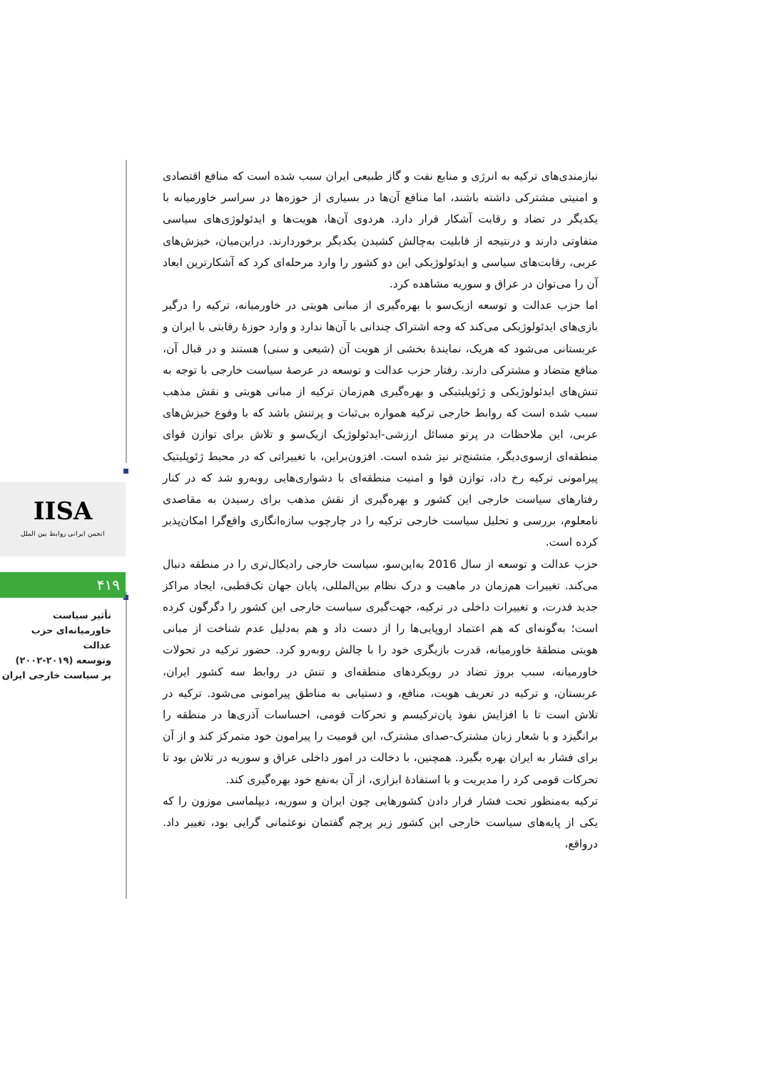IISA
انجمن ایرانی روابط بین الملل
۴۱۹
تأثیر سیاست
خاورمیانه‌ای حزب عدالت
وتوسعه (۲۰۱۹-۲۰۰۲)
بر سیاست خارجی ایران
نیازمندی‌های ترکیه به انرژی و منابع نفت و گاز طبیعی ایران سبب شده است که منافع اقتصادی و امنیتی مشترکی داشته باشند، اما منافع آن‌ها در بسیاری از حوزه‌ها در سراسر خاورمیانه با یکدیگر در تضاد و رقابت آشکار قرار دارد. هردوی آن‌ها، هویت‌ها و ایدئولوژی‌های سیاسی متفاوتی دارند و درنتیجه از قابلیت به‌چالش کشیدن یکدیگر برخوردارند. دراین‌میان، خیزش‌های عربی، رقابت‌های سیاسی و ایدئولوژیکی این دو کشور را وارد مرحله‌ای کرد که آشکارترین ابعاد آن را می‌توان در عراق و سوریه مشاهده کرد.
اما حزب عدالت و توسعه ازیک‌سو با بهره‌گیری از مبانی هویتی در خاورمیانه، ترکیه را درگیر بازی‌های ایدئولوژیکی می‌کند که وجه اشتراک چندانی با آن‌ها ندارد و وارد حوزۀ رقابتی با ایران و عربستانی می‌شود که هریک، نمایندۀ بخشی از هویت آن (شیعی و سنی) هستند و در قبال آن، منافع متضاد و مشترکی دارند. رفتار حزب عدالت و توسعه در عرصۀ سیاست خارجی با توجه به تنش‌های ایدئولوژیکی و ژئوپلیتیکی و بهره‌گیری هم‌زمان ترکیه از مبانی هویتی و نقش مذهب سبب شده است که روابط خارجی ترکیه همواره بی‌ثبات و پرتنش باشد که با وقوع خیزش‌های عربی، این ملاحظات در پرتو مسائل ارزشی-ایدئولوژیک ازیک‌سو و تلاش برای توازن قوای منطقه‌ای ازسوی‌دیگر، متشنج‌تر نیز شده است. افزون‌براین، با تغییراتی که در محیط ژئوپلیتیک پیرامونی ترکیه رخ داد، توازن قوا و امنیت منطقه‌ای با دشواری‌هایی روبه‌رو شد که در کنار رفتارهای سیاست خارجی این کشور و بهره‌گیری از نقش مذهب برای رسیدن به مقاصدی نامعلوم، بررسی و تحلیل سیاست خارجی ترکیه را در چارچوب سازه‌انگاری واقع‌گرا امکان‌پذیر کرده است.
حزب عدالت و توسعه از سال 2016 به‌این‌سو، سیاست خارجی رادیکال‌تری را در منطقه دنبال می‌کند. تغییرات هم‌زمان در ماهیت و درک نظام بین‌المللی، پایان جهان تک‌قطبی، ایجاد مراکز جدید قدرت، و تغییرات داخلی در ترکیه، جهت‌گیری سیاست خارجی این کشور را دگرگون کرده است؛ به‌گونه‌ای که هم اعتماد اروپایی‌ها را از دست داد و هم به‌دلیل عدم شناخت از مبانی هویتی منطقۀ خاورمیانه، قدرت بازیگری خود را با چالش روبه‌رو کرد. حضور ترکیه در تحولات خاورمیانه، سبب بروز تضاد در رویکردهای منطقه‌ای و تنش در روابط سه کشور ایران، عربستان، و ترکیه در تعریف هویت، منافع، و دستیابی به مناطق پیرامونی می‌شود. ترکیه در تلاش است تا با افزایش نفوذ پان‌ترکیسم و تحرکات قومی، احساسات آذری‌ها در منطقه را برانگیزد و با شعار زبان مشترک-صدای مشترک، این قومیت را پیرامون خود متمرکز کند و از آن برای فشار به ایران بهره بگیرد. همچنین، با دخالت در امور داخلی عراق و سوریه در تلاش بود تا تحرکات قومی کرد را مدیریت و با استفادۀ ابزاری، از آن به‌نفع خود بهره‌گیری کند.
ترکیه به‌منظور تحت فشار قرار دادن کشورهایی چون ایران و سوریه، دیپلماسی موزون را که یکی از پایه‌های سیاست خارجی این کشور زیر پرچم گفتمان نوعثمانی گرایی بود، تغییر داد. درواقع،